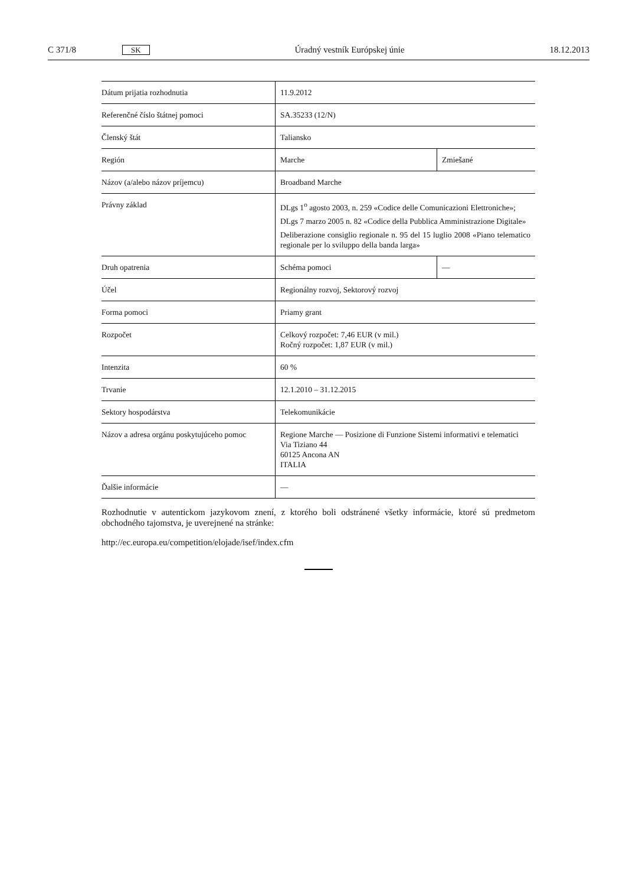C 371/8 SK Úradný vestník Európskej únie 18.12.2013
| Dátum prijatia rozhodnutia | 11.9.2012 | |
| Referenčné číslo štátnej pomoci | SA.35233 (12/N) | |
| Členský štát | Taliansko | |
| Región | Marche | Zmiešané |
| Názov (a/alebo názov príjemcu) | Broadband Marche | |
| Právny základ | DLgs 1<sup>o</sup> agosto 2003, n. 259 «Codice delle Comunicazioni Elettroniche»; DLgs 7 marzo 2005 n. 82 «Codice della Pubblica Amministrazione Digitale» Deliberazione consiglio regionale n. 95 del 15 luglio 2008 «Piano telematico regionale per lo sviluppo della banda larga» | |
| Druh opatrenia | Schéma pomoci | — |
| Účel | Regionálny rozvoj, Sektorový rozvoj | |
| Forma pomoci | Priamy grant | |
| Rozpočet | Celkový rozpočet: 7,46 EUR (v mil.) Ročný rozpočet: 1,87 EUR (v mil.) | |
| Intenzita | 60 % | |
| Trvanie | 12.1.2010 – 31.12.2015 | |
| Sektory hospodárstva | Telekomunikácie | |
| Názov a adresa orgánu poskytujúceho pomoc | Regione Marche — Posizione di Funzione Sistemi informativi e telematici Via Tiziano 44 60125 Ancona AN ITALIA | |
| Ďalšie informácie | — | |
Rozhodnutie v autentickom jazykovom znení, z ktorého boli odstránené všetky informácie, ktoré sú predmetom obchodného tajomstva, je uverejnené na stránke:
http://ec.europa.eu/competition/elojade/isef/index.cfm